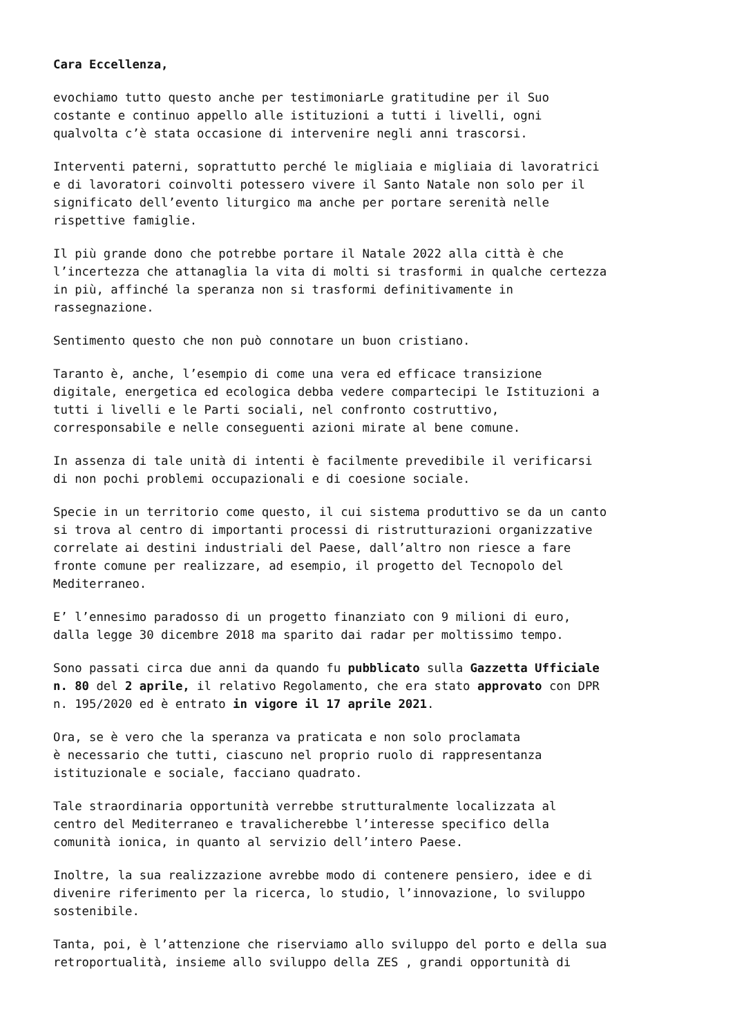Cara Eccellenza,
evochiamo tutto questo anche per testimoniarLe gratitudine per il Suo costante e continuo appello alle istituzioni a tutti i livelli, ogni qualvolta c’è stata occasione di intervenire negli anni trascorsi.
Interventi paterni, soprattutto perché le migliaia e migliaia di lavoratrici e di lavoratori coinvolti potessero vivere il Santo Natale non solo per il significato dell’evento liturgico ma anche per portare serenità nelle rispettive famiglie.
Il più grande dono che potrebbe portare il Natale 2022 alla città è che l’incertezza che attanaglia la vita di molti si trasformi in qualche certezza in più, affinché la speranza non si trasformi definitivamente in rassegnazione.
Sentimento questo che non può connotare un buon cristiano.
Taranto è, anche, l’esempio di come una vera ed efficace transizione digitale, energetica ed ecologica debba vedere compartecipi le Istituzioni a tutti i livelli e le Parti sociali, nel confronto costruttivo, corresponsabile e nelle conseguenti azioni mirate al bene comune.
In assenza di tale unità di intenti è facilmente prevedibile il verificarsi di non pochi problemi occupazionali e di coesione sociale.
Specie in un territorio come questo, il cui sistema produttivo se da un canto si trova al centro di importanti processi di ristrutturazioni organizzative correlate ai destini industriali del Paese, dall’altro non riesce a fare fronte comune per realizzare, ad esempio, il progetto del Tecnopolo del Mediterraneo.
E’ l’ennesimo paradosso di un progetto finanziato con 9 milioni di euro, dalla legge 30 dicembre 2018 ma sparito dai radar per moltissimo tempo.
Sono passati circa due anni da quando fu pubblicato sulla Gazzetta Ufficiale n. 80 del 2 aprile, il relativo Regolamento, che era stato approvato con DPR n. 195/2020 ed è entrato in vigore il 17 aprile 2021.
Ora, se è vero che la speranza va praticata e non solo proclamata è necessario che tutti, ciascuno nel proprio ruolo di rappresentanza istituzionale e sociale, facciano quadrato.
Tale straordinaria opportunità verrebbe strutturalmente localizzata al centro del Mediterraneo e travalicherebbe l’interesse specifico della comunità ionica, in quanto al servizio dell’intero Paese.
Inoltre, la sua realizzazione avrebbe modo di contenere pensiero, idee e di divenire riferimento per la ricerca, lo studio, l’innovazione, lo sviluppo sostenibile.
Tanta, poi, è l’attenzione che riserviamo allo sviluppo del porto e della sua retroportualità, insieme allo sviluppo della ZES , grandi opportunità di